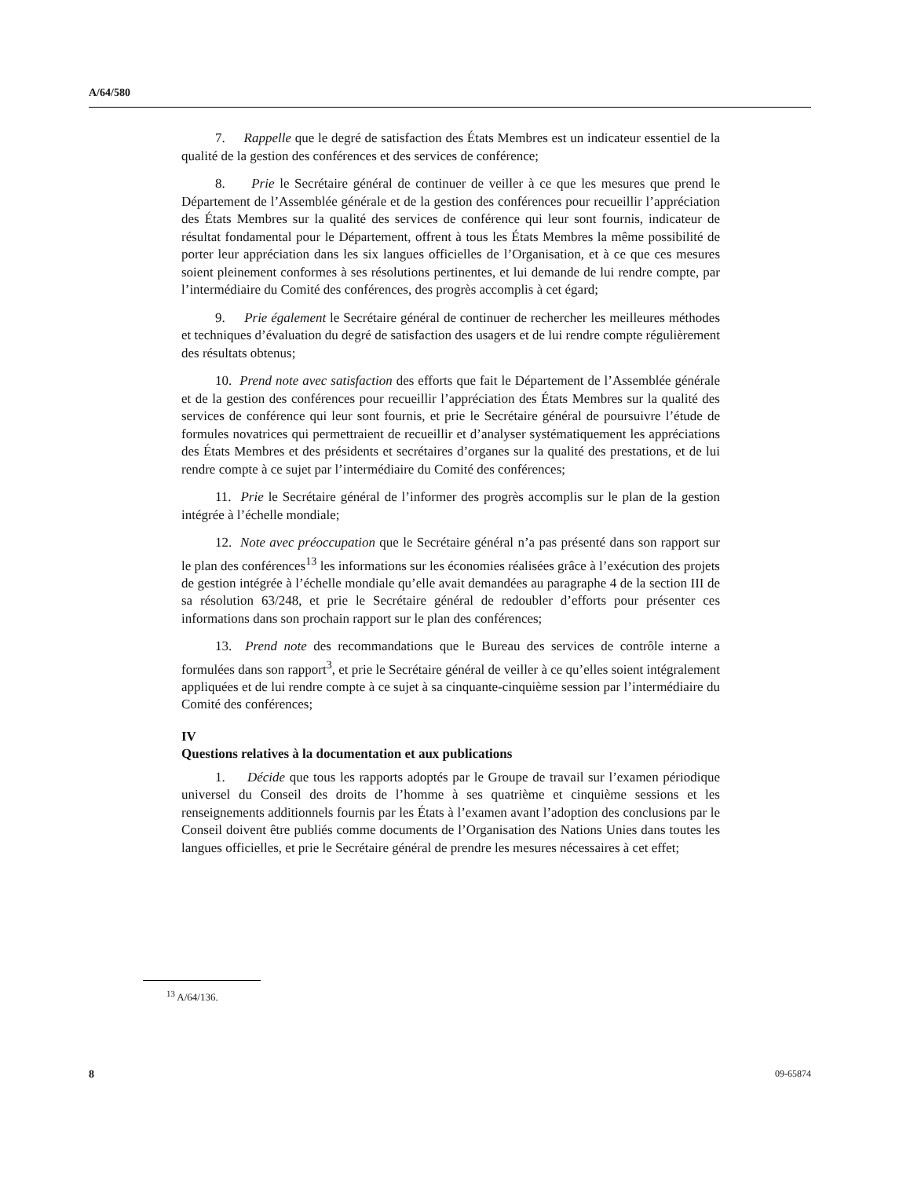A/64/580
7. Rappelle que le degré de satisfaction des États Membres est un indicateur essentiel de la qualité de la gestion des conférences et des services de conférence;
8. Prie le Secrétaire général de continuer de veiller à ce que les mesures que prend le Département de l’Assemblée générale et de la gestion des conférences pour recueillir l’appréciation des États Membres sur la qualité des services de conférence qui leur sont fournis, indicateur de résultat fondamental pour le Département, offrent à tous les États Membres la même possibilité de porter leur appréciation dans les six langues officielles de l’Organisation, et à ce que ces mesures soient pleinement conformes à ses résolutions pertinentes, et lui demande de lui rendre compte, par l’intermédiaire du Comité des conférences, des progrès accomplis à cet égard;
9. Prie également le Secrétaire général de continuer de rechercher les meilleures méthodes et techniques d’évaluation du degré de satisfaction des usagers et de lui rendre compte régulièrement des résultats obtenus;
10. Prend note avec satisfaction des efforts que fait le Département de l’Assemblée générale et de la gestion des conférences pour recueillir l’appréciation des États Membres sur la qualité des services de conférence qui leur sont fournis, et prie le Secrétaire général de poursuivre l’étude de formules novatrices qui permettraient de recueillir et d’analyser systématiquement les appréciations des États Membres et des présidents et secrétaires d’organes sur la qualité des prestations, et de lui rendre compte à ce sujet par l’intermédiaire du Comité des conférences;
11. Prie le Secrétaire général de l’informer des progrès accomplis sur le plan de la gestion intégrée à l’échelle mondiale;
12. Note avec préoccupation que le Secrétaire général n’a pas présenté dans son rapport sur le plan des conférences<sup>13</sup> les informations sur les économies réalisées grâce à l’exécution des projets de gestion intégrée à l’échelle mondiale qu’elle avait demandées au paragraphe 4 de la section III de sa résolution 63/248, et prie le Secrétaire général de redoubler d’efforts pour présenter ces informations dans son prochain rapport sur le plan des conférences;
13. Prend note des recommandations que le Bureau des services de contrôle interne a formulées dans son rapport<sup>3</sup>, et prie le Secrétaire général de veiller à ce qu’elles soient intégralement appliquées et de lui rendre compte à ce sujet à sa cinquante-cinquième session par l’intermédiaire du Comité des conférences;
IV
Questions relatives à la documentation et aux publications
1. Décide que tous les rapports adoptés par le Groupe de travail sur l’examen périodique universel du Conseil des droits de l’homme à ses quatrième et cinquième sessions et les renseignements additionnels fournis par les États à l’examen avant l’adoption des conclusions par le Conseil doivent être publiés comme documents de l’Organisation des Nations Unies dans toutes les langues officielles, et prie le Secrétaire général de prendre les mesures nécessaires à cet effet;
<sup>13</sup> A/64/136.
8 09-65874